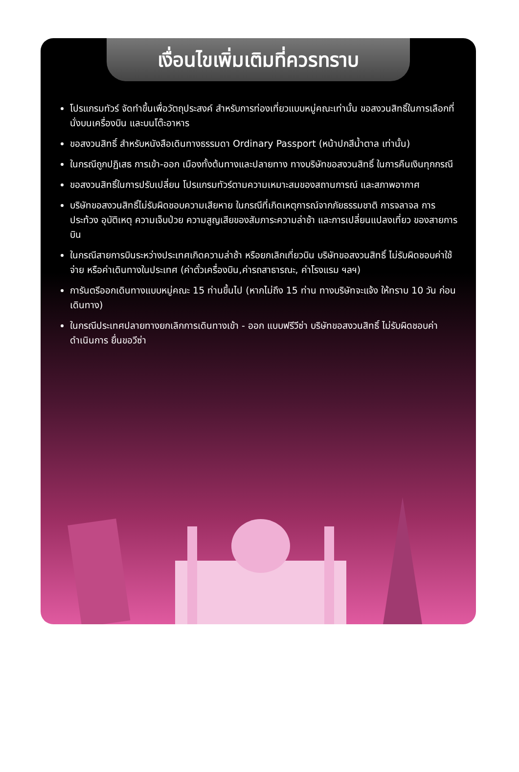เงื่อนไขเพิ่มเติมที่ควรทราบ
โปรแกรมทัวร์ จัดทำขึ้นเพื่อวัตถุประสงค์ สำหรับการท่องเที่ยวแบบหมู่คณะเท่านั้น ขอสงวนสิทธิ์ในการเลือกที่นั่งบนเครื่องบิน และบนโต๊ะอาหาร
ขอสงวนสิทธิ์ สำหรับหนังสือเดินทางธรรมดา Ordinary Passport (หน้าปกสีน้ำตาล เท่านั้น)
ในกรณีถูกปฏิเสธ การเข้า-ออก เมืองทั้งต้นทางและปลายทาง ทางบริษัทขอสงวนสิทธิ์ ในการคืนเงินทุกกรณี
ขอสงวนสิทธิ์ในการปรับเปลี่ยน โปรแกรมทัวร์ตามความเหมาะสมของสถานการณ์ และสภาพอากาศ
บริษัทขอสงวนสิทธิ์ไม่รับผิดชอบความเสียหาย ในกรณีที่เกิดเหตุการณ์จากภัยธรรมชาติ การจลาจล การประท้วง อุบัติเหตุ ความเจ็บป่วย ความสูญเสียของสัมภาระความล่าช้า และการเปลี่ยนแปลงเที่ยว ของสายการบิน
ในกรณีสายการบินระหว่างประเทศเกิดความล่าช้า หรือยกเลิกเที่ยวบิน บริษัทขอสงวนสิทธิ์ ไม่รับผิดชอบค่าใช้จ่าย หรือค่าเดินทางในประเทศ (ค่าตั๋วเครื่องบิน,ค่ารถสาธารณะ, ค่าโรงแรม ฯลฯ)
การันตรีออกเดินทางแบบหมู่คณะ 15 ท่านขึ้นไป (หากไม่ถึง 15 ท่าน ทางบริษัทจะแจ้ง ให้ทราบ 10 วัน ก่อนเดินทาง)
ในกรณีประเทศปลายทางยกเลิกการเดินทางเข้า - ออก แบบฟรีวีซ่า บริษัทขอสงวนสิทธิ์ ไม่รับผิดชอบค่าดำเนินการ ยื่นขอวีซ่า